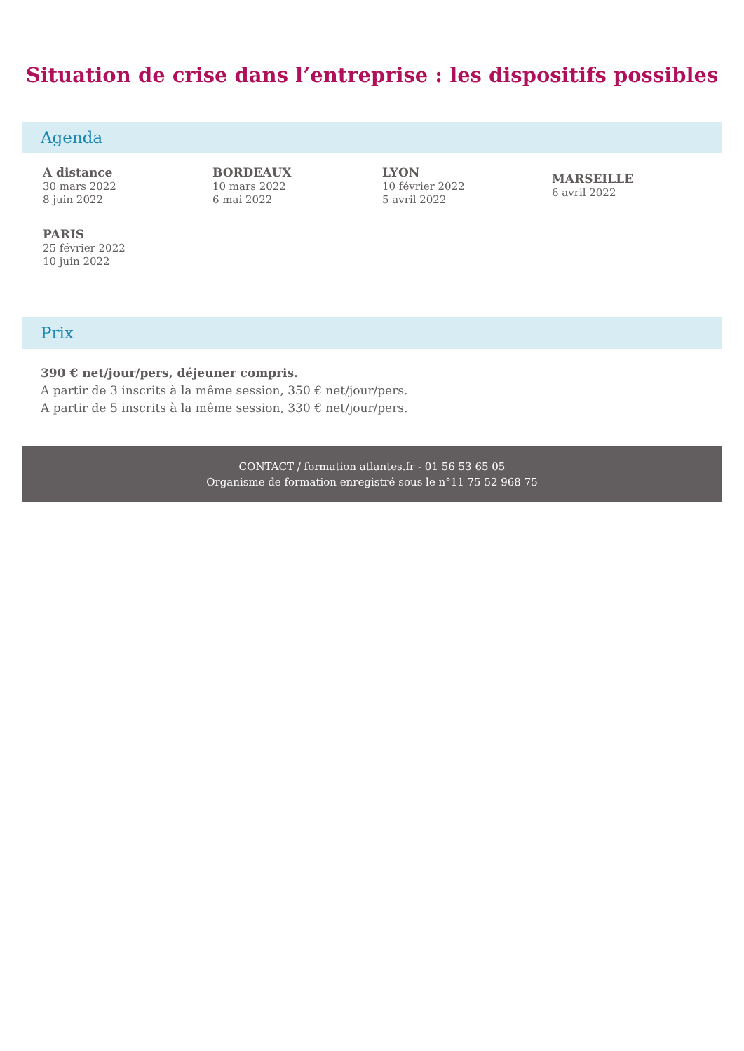Situation de crise dans l’entreprise : les dispositifs possibles
Agenda
A distance
30 mars 2022
8 juin 2022
BORDEAUX
10 mars 2022
6 mai 2022
LYON
10 février 2022
5 avril 2022
MARSEILLE
6 avril 2022
PARIS
25 février 2022
10 juin 2022
Prix
390 € net/jour/pers, déjeuner compris.
A partir de 3 inscrits à la même session, 350 € net/jour/pers.
A partir de 5 inscrits à la même session, 330 € net/jour/pers.
CONTACT / formation atlantes.fr - 01 56 53 65 05
Organisme de formation enregistré sous le n°11 75 52 968 75